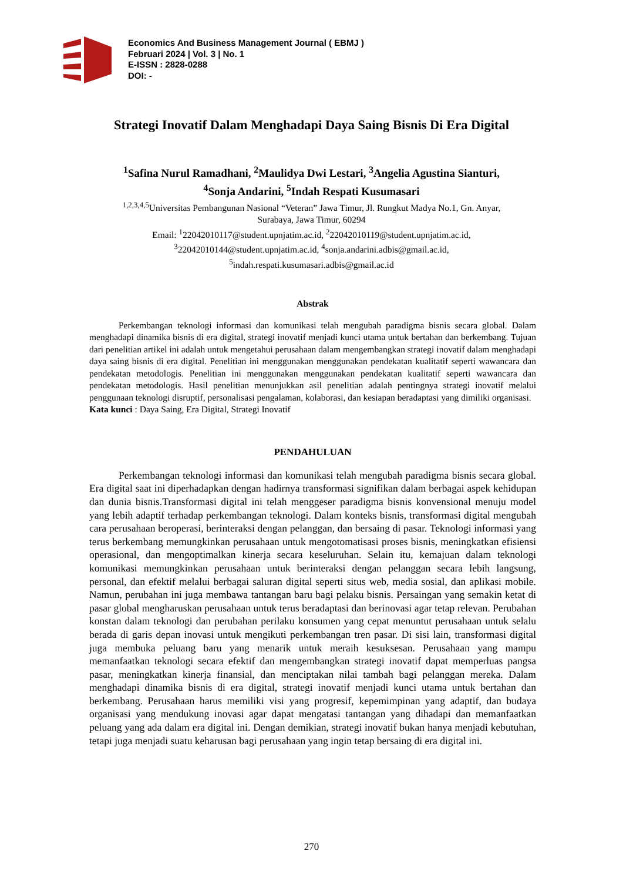Economics And Business Management Journal ( EBMJ )
Februari 2024 | Vol. 3 | No. 1
E-ISSN : 2828-0288
DOI: -
Strategi Inovatif Dalam Menghadapi Daya Saing Bisnis Di Era Digital
<sup>1</sup> Safina Nurul Ramadhani, <sup>2</sup>Maulidya Dwi Lestari, <sup>3</sup>Angelia Agustina Sianturi,
<sup>4</sup> Sonja Andarini, <sup>5</sup>Indah Respati Kusumasari
<sup>1,2,3,4,5</sup>Universitas Pembangunan Nasional “Veteran” Jawa Timur, Jl. Rungkut Madya No.1, Gn. Anyar,
Surabaya, Jawa Timur, 60294
Email: <sup>1</sup>22042010117@student.upnjatim.ac.id, <sup>2</sup>22042010119@student.upnjatim.ac.id,
<sup>3</sup> 22042010144@student.upnjatim.ac.id, <sup>4</sup>sonja.andarini.adbis@gmail.ac.id,
<sup>5</sup> indah.respati.kusumasari.adbis@gmail.ac.id
Abstrak
Perkembangan teknologi informasi dan komunikasi telah mengubah paradigma bisnis secara global. Dalam menghadapi dinamika bisnis di era digital, strategi inovatif menjadi kunci utama untuk bertahan dan berkembang. Tujuan dari penelitian artikel ini adalah untuk mengetahui perusahaan dalam mengembangkan strategi inovatif dalam menghadapi daya saing bisnis di era digital. Penelitian ini menggunakan menggunakan pendekatan kualitatif seperti wawancara dan pendekatan metodologis. Penelitian ini menggunakan menggunakan pendekatan kualitatif seperti wawancara dan pendekatan metodologis. Hasil penelitian menunjukkan asil penelitian adalah pentingnya strategi inovatif melalui penggunaan teknologi disruptif, personalisasi pengalaman, kolaborasi, dan kesiapan beradaptasi yang dimiliki organisasi.
Kata kunci : Daya Saing, Era Digital, Strategi Inovatif
PENDAHULUAN
Perkembangan teknologi informasi dan komunikasi telah mengubah paradigma bisnis secara global. Era digital saat ini diperhadapkan dengan hadirnya transformasi signifikan dalam berbagai aspek kehidupan dan dunia bisnis.Transformasi digital ini telah menggeser paradigma bisnis konvensional menuju model yang lebih adaptif terhadap perkembangan teknologi. Dalam konteks bisnis, transformasi digital mengubah cara perusahaan beroperasi, berinteraksi dengan pelanggan, dan bersaing di pasar. Teknologi informasi yang terus berkembang memungkinkan perusahaan untuk mengotomatisasi proses bisnis, meningkatkan efisiensi operasional, dan mengoptimalkan kinerja secara keseluruhan. Selain itu, kemajuan dalam teknologi komunikasi memungkinkan perusahaan untuk berinteraksi dengan pelanggan secara lebih langsung, personal, dan efektif melalui berbagai saluran digital seperti situs web, media sosial, dan aplikasi mobile. Namun, perubahan ini juga membawa tantangan baru bagi pelaku bisnis. Persaingan yang semakin ketat di pasar global mengharuskan perusahaan untuk terus beradaptasi dan berinovasi agar tetap relevan. Perubahan konstan dalam teknologi dan perubahan perilaku konsumen yang cepat menuntut perusahaan untuk selalu berada di garis depan inovasi untuk mengikuti perkembangan tren pasar. Di sisi lain, transformasi digital juga membuka peluang baru yang menarik untuk meraih kesuksesan. Perusahaan yang mampu memanfaatkan teknologi secara efektif dan mengembangkan strategi inovatif dapat memperluas pangsa pasar, meningkatkan kinerja finansial, dan menciptakan nilai tambah bagi pelanggan mereka. Dalam menghadapi dinamika bisnis di era digital, strategi inovatif menjadi kunci utama untuk bertahan dan berkembang. Perusahaan harus memiliki visi yang progresif, kepemimpinan yang adaptif, dan budaya organisasi yang mendukung inovasi agar dapat mengatasi tantangan yang dihadapi dan memanfaatkan peluang yang ada dalam era digital ini. Dengan demikian, strategi inovatif bukan hanya menjadi kebutuhan, tetapi juga menjadi suatu keharusan bagi perusahaan yang ingin tetap bersaing di era digital ini.
270